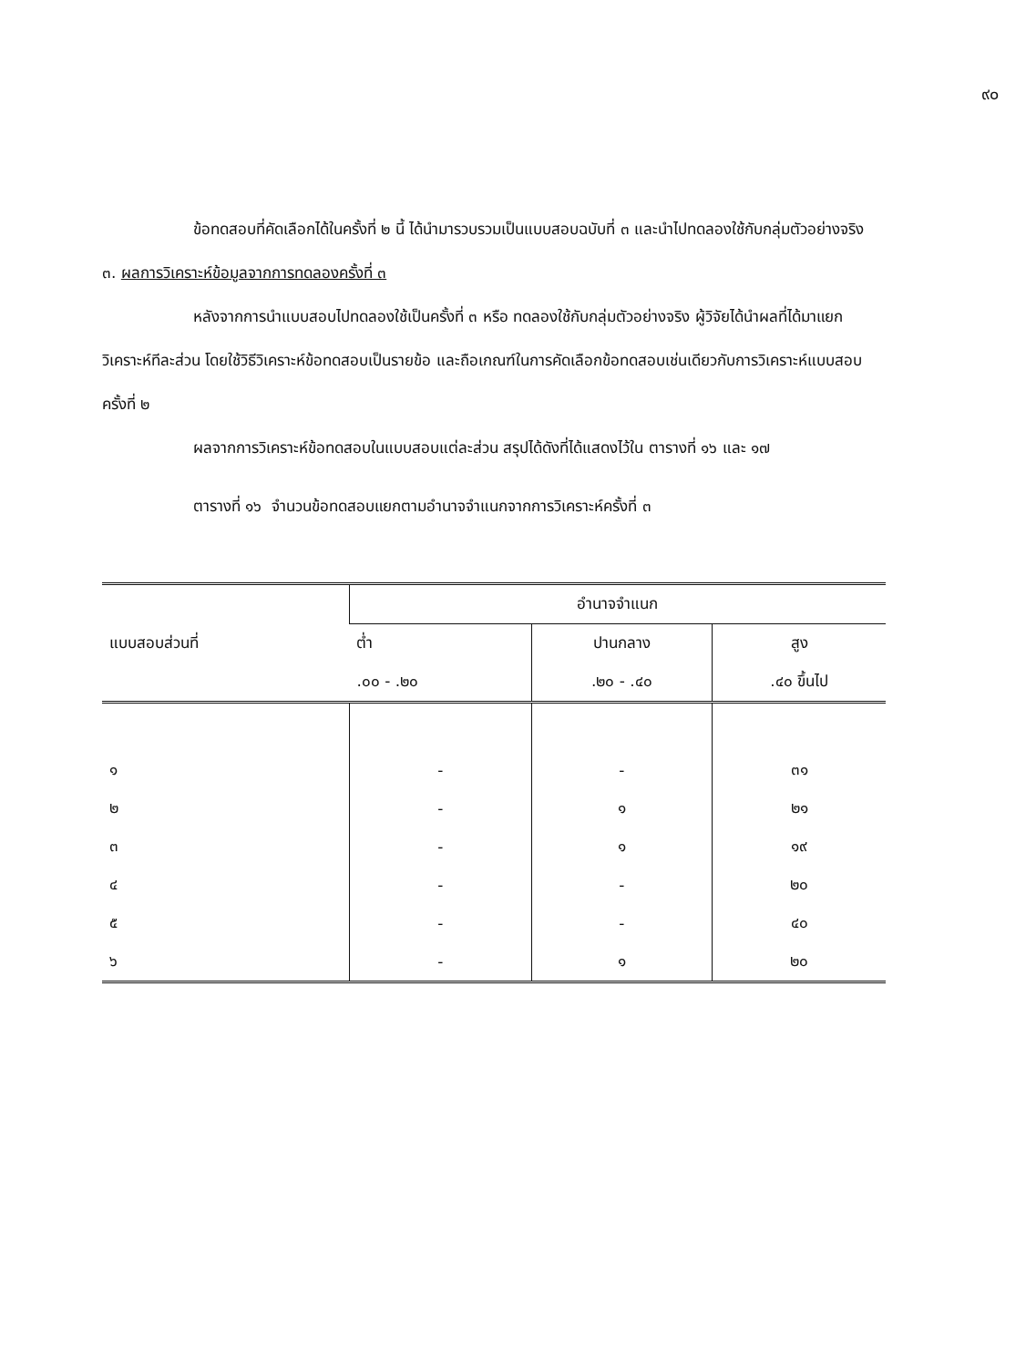๙๐
ข้อทดสอบที่คัดเลือกได้ในครั้งที่ ๒ นี้ ได้นำมารวบรวมเป็นแบบสอบฉบับที่ ๓ และนำไปทดลองใช้กับกลุ่มตัวอย่างจริง
๓. ผลการวิเคราะห์ข้อมูลจากการทดลองครั้งที่ ๓
หลังจากการนำแบบสอบไปทดลองใช้เป็นครั้งที่ ๓ หรือ ทดลองใช้กับกลุ่มตัวอย่างจริง ผู้วิจัยได้นำผลที่ได้มาแยกวิเคราะห์ทีละส่วน โดยใช้วิธีวิเคราะห์ข้อทดสอบเป็นรายข้อ และถือเกณฑ์ในการคัดเลือกข้อทดสอบเช่นเดียวกับการวิเคราะห์แบบสอบครั้งที่ ๒
ผลจากการวิเคราะห์ข้อทดสอบในแบบสอบแต่ละส่วน สรุปได้ดังที่ได้แสดงไว้ใน ตารางที่ ๑๖ และ ๑๗
ตารางที่ ๑๖ จำนวนข้อทดสอบแยกตามอำนาจจำแนกจากการวิเคราะห์ครั้งที่ ๓
| แบบสอบส่วนที่ | อำนาจจำแนก | | |
| --- | --- | --- | --- |
| | ต่ำ | ปานกลาง | สูง |
| | .๐๐ - .๒๐ | .๒๐ - .๔๐ | .๔๐ ขึ้นไป |
| ๑ | - | - | ๓๑ |
| ๒ | - | ๑ | ๒๑ |
| ๓ | - | ๑ | ๑๙ |
| ๔ | - | - | ๒๐ |
| ๕ | - | - | ๔๐ |
| ๖ | - | ๑ | ๒๐ |